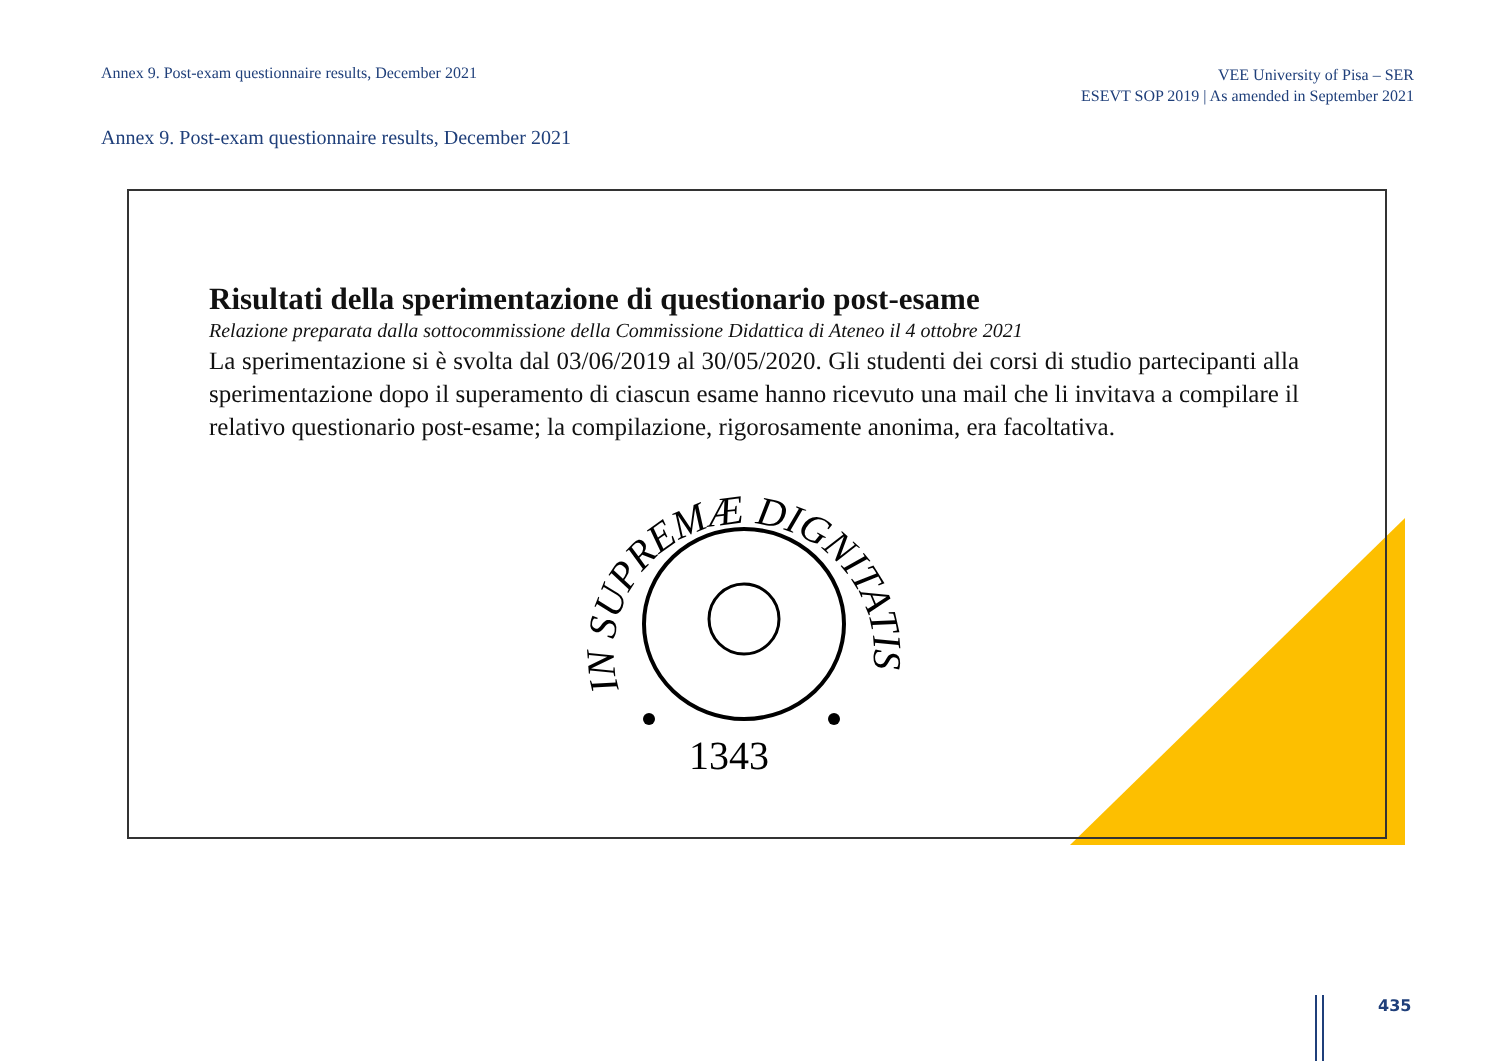Annex 9. Post-exam questionnaire results, December 2021
VEE University of Pisa – SER
ESEVT SOP 2019 | As amended in September 2021
Annex 9. Post-exam questionnaire results, December 2021
Risultati della sperimentazione di questionario post-esame
Relazione preparata dalla sottocommissione della Commissione Didattica di Ateneo il 4 ottobre 2021
La sperimentazione si è svolta dal 03/06/2019 al 30/05/2020. Gli studenti dei corsi di studio partecipanti alla sperimentazione dopo il superamento di ciascun esame hanno ricevuto una mail che li invitava a compilare il relativo questionario post-esame; la compilazione, rigorosamente anonima, era facoltativa.
IN SUPREMÆ DIGNITATIS
1343
435